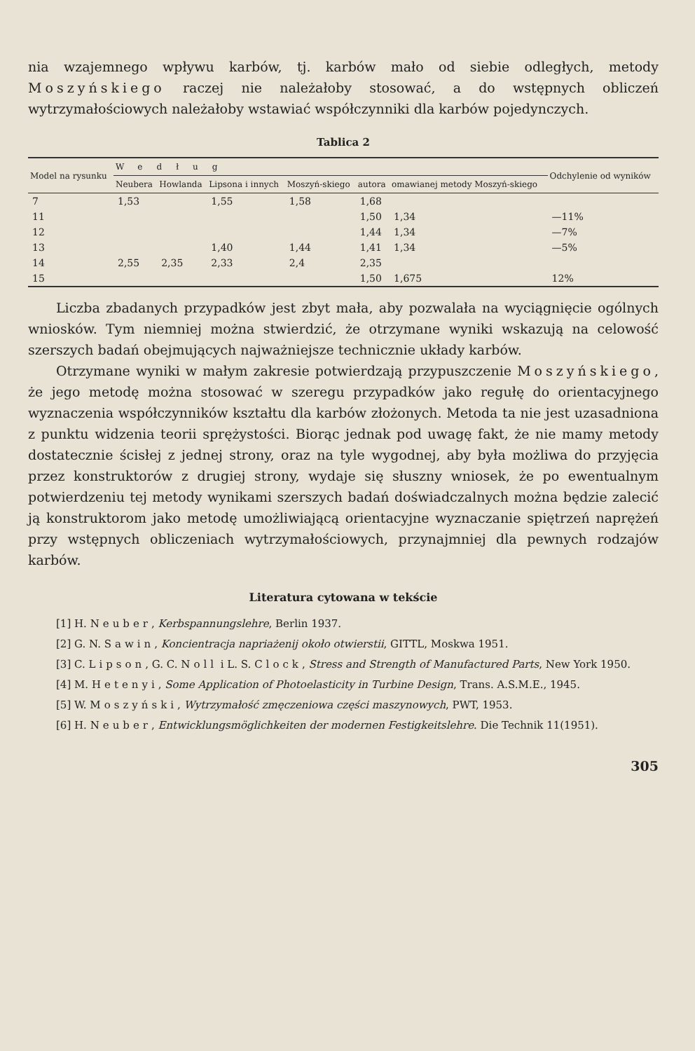nia wzajemnego wpływu karbów, tj. karbów mało od siebie odległych, metody Moszyńskiego raczej nie należałoby stosować, a do wstępnych obliczeń wytrzymałościowych należałoby wstawiać współczynniki dla karbów pojedynczych.
Tablica 2
| Model na rysunku | Według | | | | | | Odchylenie od wyników |
| --- | --- | --- | --- | --- | --- | --- | --- |
| | Neubera | Howlanda | Lipsona i innych | Moszyń-skiego | autora | omawianej metody Moszyń-skiego | |
| 7 | 1,53 | | 1,55 | 1,58 | 1,68 | | |
| 11 | | | | | 1,50 | 1,34 | —11% |
| 12 | | | | | 1,44 | 1,34 | —7% |
| 13 | | | 1,40 | 1,44 | 1,41 | 1,34 | —5% |
| 14 | 2,55 | 2,35 | 2,33 | 2,4 | 2,35 | | |
| 15 | | | | | 1,50 | 1,675 | 12% |
Liczba zbadanych przypadków jest zbyt mała, aby pozwalała na wyciągnięcie ogólnych wniosków. Tym niemniej można stwierdzić, że otrzymane wyniki wskazują na celowość szerszych badań obejmujących najważniejsze technicznie układy karbów.
Otrzymane wyniki w małym zakresie potwierdzają przypuszczenie Moszyńskiego, że jego metodę można stosować w szeregu przypadków jako regułę do orientacyjnego wyznaczenia współczynników kształtu dla karbów złożonych. Metoda ta nie jest uzasadniona z punktu widzenia teorii sprężystości. Biorąc jednak pod uwagę fakt, że nie mamy metody dostatecznie ścisłej z jednej strony, oraz na tyle wygodnej, aby była możliwa do przyjęcia przez konstruktorów z drugiej strony, wydaje się słuszny wniosek, że po ewentualnym potwierdzeniu tej metody wynikami szerszych badań doświadczalnych można będzie zalecić ją konstruktorom jako metodę umożliwiającą orientacyjne wyznaczanie spiętrzeń naprężeń przy wstępnych obliczeniach wytrzymałościowych, przynajmniej dla pewnych rodzajów karbów.
Literatura cytowana w tekście
[1] H. Neuber, Kerbspannungslehre, Berlin 1937.
[2] G. N. Sawin, Koncientracja napriażenij około otwierstii, GITTL, Moskwa 1951.
[3] C. Lipson, G. C. Noll i L. S. Clock, Stress and Strength of Manufactured Parts, New York 1950.
[4] M. Hetenyi, Some Application of Photoelasticity in Turbine Design, Trans. A.S.M.E., 1945.
[5] W. Moszyński, Wytrzymałość zmęczeniowa części maszynowych, PWT, 1953.
[6] H. Neuber, Entwicklungsmöglichkeiten der modernen Festigkeitslehre. Die Technik 11(1951).
305